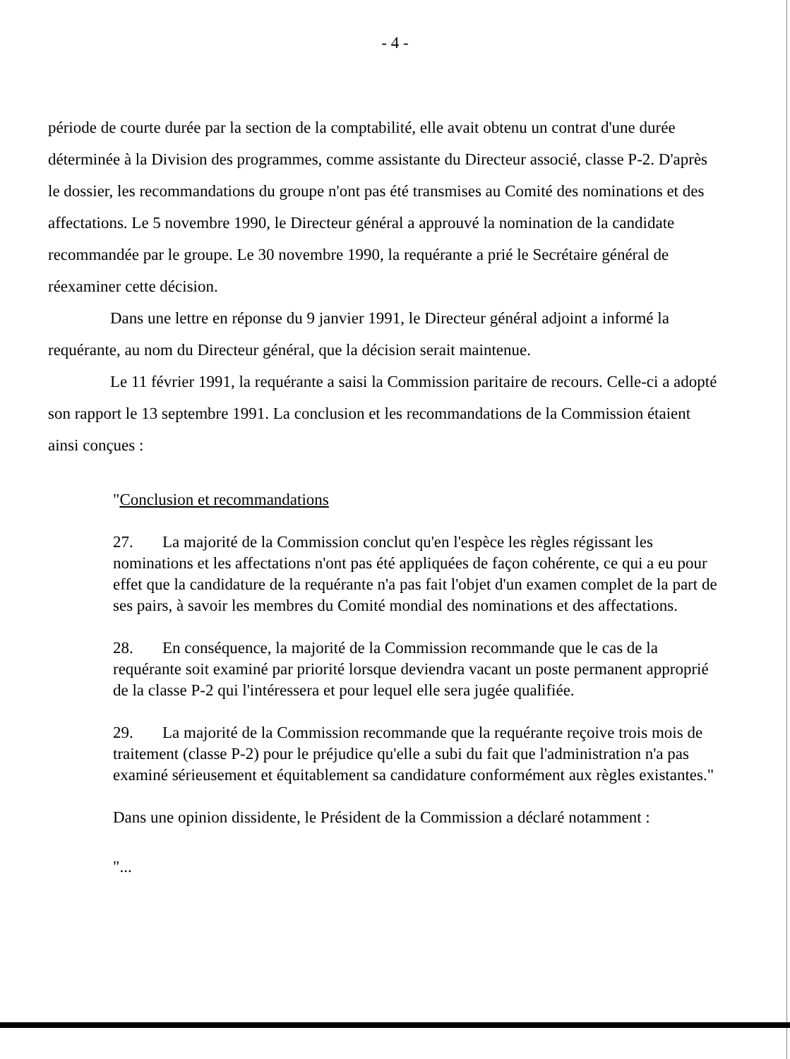- 4 -
période de courte durée par la section de la comptabilité, elle avait obtenu un contrat d'une durée déterminée à la Division des programmes, comme assistante du Directeur associé, classe P-2. D'après le dossier, les recommandations du groupe n'ont pas été transmises au Comité des nominations et des affectations. Le 5 novembre 1990, le Directeur général a approuvé la nomination de la candidate recommandée par le groupe. Le 30 novembre 1990, la requérante a prié le Secrétaire général de réexaminer cette décision.
Dans une lettre en réponse du 9 janvier 1991, le Directeur général adjoint a informé la requérante, au nom du Directeur général, que la décision serait maintenue.
Le 11 février 1991, la requérante a saisi la Commission paritaire de recours. Celle-ci a adopté son rapport le 13 septembre 1991. La conclusion et les recommandations de la Commission étaient ainsi conçues :
"Conclusion et recommandations
27. La majorité de la Commission conclut qu'en l'espèce les règles régissant les nominations et les affectations n'ont pas été appliquées de façon cohérente, ce qui a eu pour effet que la candidature de la requérante n'a pas fait l'objet d'un examen complet de la part de ses pairs, à savoir les membres du Comité mondial des nominations et des affectations.
28. En conséquence, la majorité de la Commission recommande que le cas de la requérante soit examiné par priorité lorsque deviendra vacant un poste permanent approprié de la classe P-2 qui l'intéressera et pour lequel elle sera jugée qualifiée.
29. La majorité de la Commission recommande que la requérante reçoive trois mois de traitement (classe P-2) pour le préjudice qu'elle a subi du fait que l'administration n'a pas examiné sérieusement et équitablement sa candidature conformément aux règles existantes."
Dans une opinion dissidente, le Président de la Commission a déclaré notamment :
"...